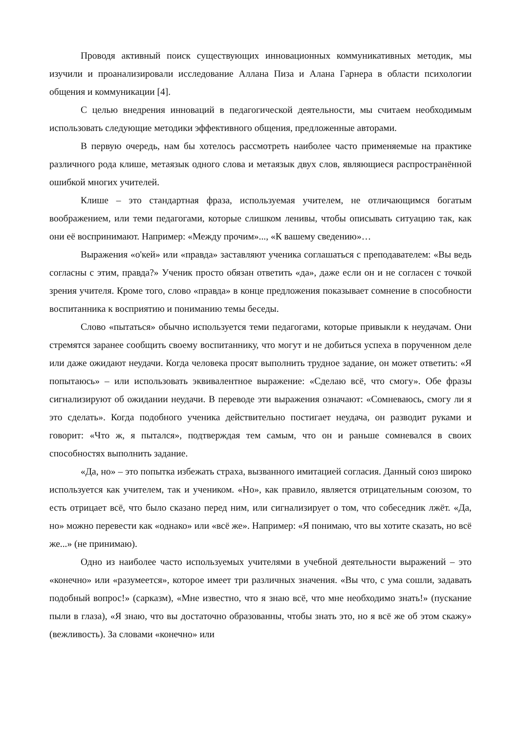Проводя активный поиск существующих инновационных коммуникативных методик, мы изучили и проанализировали исследование Аллана Пиза и Алана Гарнера в области психологии общения и коммуникации [4].
С целью внедрения инноваций в педагогической деятельности, мы считаем необходимым использовать следующие методики эффективного общения, предложенные авторами.
В первую очередь, нам бы хотелось рассмотреть наиболее часто применяемые на практике различного рода клише, метаязык одного слова и метаязык двух слов, являющиеся распространённой ошибкой многих учителей.
Клише – это стандартная фраза, используемая учителем, не отличающимся богатым воображением, или теми педагогами, которые слишком ленивы, чтобы описывать ситуацию так, как они её воспринимают. Например: «Между прочим»..., «К вашему сведению»…
Выражения «о'кей» или «правда» заставляют ученика соглашаться с преподавателем: «Вы ведь согласны с этим, правда?» Ученик просто обязан ответить «да», даже если он и не согласен с точкой зрения учителя. Кроме того, слово «правда» в конце предложения показывает сомнение в способности воспитанника к восприятию и пониманию темы беседы.
Слово «пытаться» обычно используется теми педагогами, которые привыкли к неудачам. Они стремятся заранее сообщить своему воспитаннику, что могут и не добиться успеха в порученном деле или даже ожидают неудачи. Когда человека просят выполнить трудное задание, он может ответить: «Я попытаюсь» – или использовать эквивалентное выражение: «Сделаю всё, что смогу». Обе фразы сигнализируют об ожидании неудачи. В переводе эти выражения означают: «Сомневаюсь, смогу ли я это сделать». Когда подобного ученика действительно постигает неудача, он разводит руками и говорит: «Что ж, я пытался», подтверждая тем самым, что он и раньше сомневался в своих способностях выполнить задание.
«Да, но» – это попытка избежать страха, вызванного имитацией согласия. Данный союз широко используется как учителем, так и учеником. «Но», как правило, является отрицательным союзом, то есть отрицает всё, что было сказано перед ним, или сигнализирует о том, что собеседник лжёт. «Да, но» можно перевести как «однако» или «всё же». Например: «Я понимаю, что вы хотите сказать, но всё же...» (не принимаю).
Одно из наиболее часто используемых учителями в учебной деятельности выражений – это «конечно» или «разумеется», которое имеет три различных значения. «Вы что, с ума сошли, задавать подобный вопрос!» (сарказм), «Мне известно, что я знаю всё, что мне необходимо знать!» (пускание пыли в глаза), «Я знаю, что вы достаточно образованны, чтобы знать это, но я всё же об этом скажу» (вежливость). За словами «конечно» или